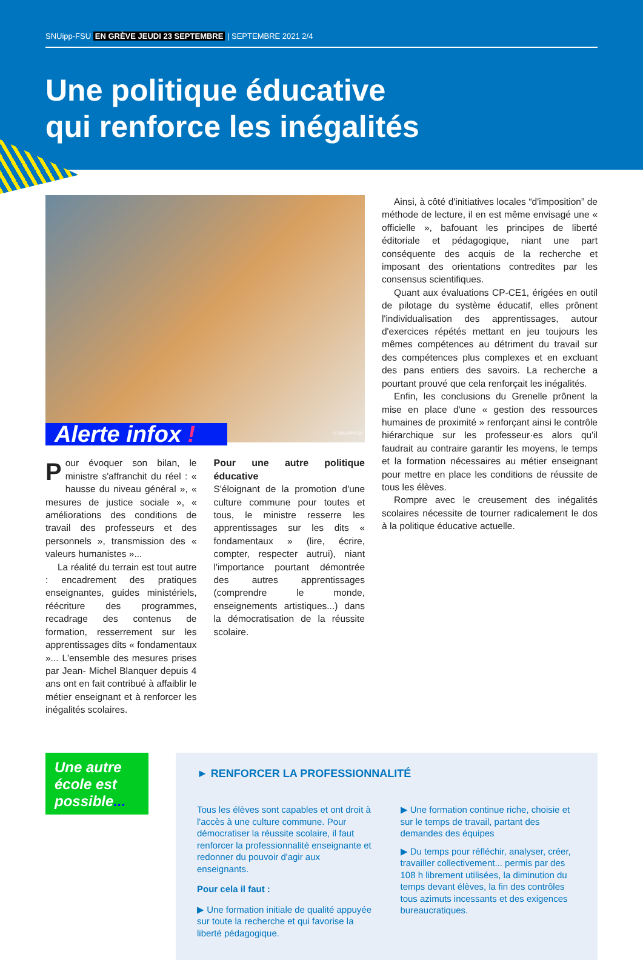SNUipp-FSU EN GRÈVE JEUDI 23 SEPTEMBRE | SEPTEMBRE 2021 2/4
Une politique éducative
qui renforce les inégalités
© SNUIPP-FSU
Alerte infox !
Pour évoquer son bilan, le ministre s'affranchit du réel : « hausse du niveau général », « mesures de justice sociale », « améliorations des conditions de travail des professeurs et des personnels », transmission des « valeurs humanistes »...
La réalité du terrain est tout autre : encadrement des pratiques enseignantes, guides ministériels, réécriture des programmes, recadrage des contenus de formation, resserrement sur les apprentissages dits « fondamentaux »... L'ensemble des mesures prises par Jean- Michel Blanquer depuis 4 ans ont en fait contribué à affaiblir le métier enseignant et à renforcer les inégalités scolaires.
Pour une autre politique éducative
S'éloignant de la promotion d'une culture commune pour toutes et tous, le ministre resserre les apprentissages sur les dits « fondamentaux » (lire, écrire, compter, respecter autrui), niant l'importance pourtant démontrée des autres apprentissages (comprendre le monde, enseignements artistiques...) dans la démocratisation de la réussite scolaire.
Ainsi, à côté d'initiatives locales “d'imposition” de méthode de lecture, il en est même envisagé une « officielle », bafouant les principes de liberté éditoriale et pédagogique, niant une part conséquente des acquis de la recherche et imposant des orientations contredites par les consensus scientifiques.
Quant aux évaluations CP-CE1, érigées en outil de pilotage du système éducatif, elles prônent l'individualisation des apprentissages, autour d'exercices répétés mettant en jeu toujours les mêmes compétences au détriment du travail sur des compétences plus complexes et en excluant des pans entiers des savoirs. La recherche a pourtant prouvé que cela renforçait les inégalités.
Enfin, les conclusions du Grenelle prônent la mise en place d'une « gestion des ressources humaines de proximité » renforçant ainsi le contrôle hiérarchique sur les professeur·es alors qu'il faudrait au contraire garantir les moyens, le temps et la formation nécessaires au métier enseignant pour mettre en place les conditions de réussite de tous les élèves.
Rompre avec le creusement des inégalités scolaires nécessite de tourner radicalement le dos à la politique éducative actuelle.
Une autre école est possible...
► RENFORCER LA PROFESSIONNALITÉ
Tous les élèves sont capables et ont droit à l'accès à une culture commune. Pour démocratiser la réussite scolaire, il faut renforcer la professionnalité enseignante et redonner du pouvoir d'agir aux enseignants.
Pour cela il faut :
▶ Une formation initiale de qualité appuyée sur toute la recherche et qui favorise la liberté pédagogique.
▶ Une formation continue riche, choisie et sur le temps de travail, partant des demandes des équipes
▶ Du temps pour réfléchir, analyser, créer, travailler collectivement... permis par des 108 h librement utilisées, la diminution du temps devant élèves, la fin des contrôles tous azimuts incessants et des exigences bureaucratiques.